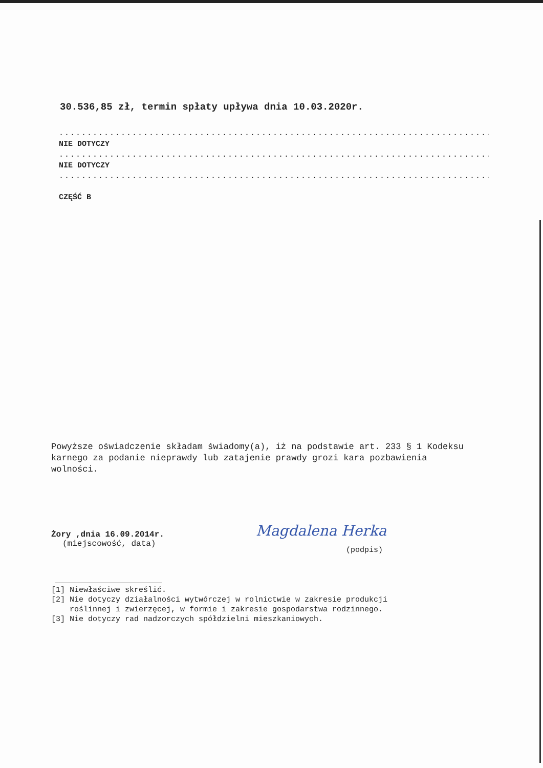30.536,85 zł, termin spłaty upływa dnia 10.03.2020r.
.......................................................................................
NIE DOTYCZY
.......................................................................................
NIE DOTYCZY
.......................................................................................
CZĘŚĆ B
Powyższe oświadczenie składam świadomy(a), iż na podstawie art. 233 § 1 Kodeksu karnego za podanie nieprawdy lub zatajenie prawdy grozi kara pozbawienia wolności.
Żory ,dnia 16.09.2014r.
(miejscowość, data)
Magdalena Herka
(podpis)
[1] Niewłaściwe skreślić.
[2] Nie dotyczy działalności wytwórczej w rolnictwie w zakresie produkcji
roślinnej i zwierzęcej, w formie i zakresie gospodarstwa rodzinnego.
[3] Nie dotyczy rad nadzorczych spółdzielni mieszkaniowych.